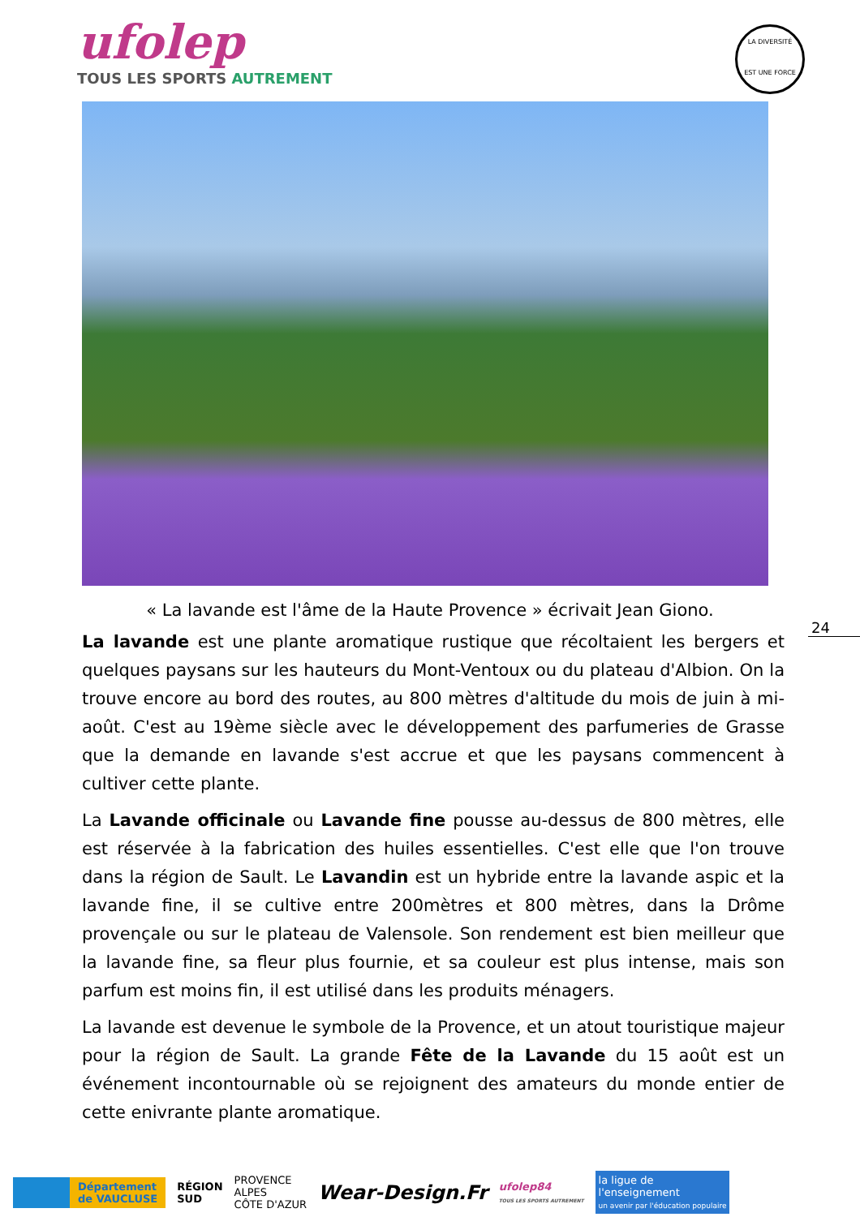ufolep
TOUS LES SPORTS AUTREMENT
LA DIVERSITÉ
EST UNE FORCE
« La lavande est l'âme de la Haute Provence » écrivait Jean Giono.
24
La lavande est une plante aromatique rustique que récoltaient les bergers et quelques paysans sur les hauteurs du Mont-Ventoux ou du plateau d'Albion. On la trouve encore au bord des routes, au 800 mètres d'altitude du mois de juin à mi-août. C'est au 19ème siècle avec le développement des parfumeries de Grasse que la demande en lavande s'est accrue et que les paysans commencent à cultiver cette plante.
La Lavande officinale ou Lavande fine pousse au-dessus de 800 mètres, elle est réservée à la fabrication des huiles essentielles. C'est elle que l'on trouve dans la région de Sault. Le Lavandin est un hybride entre la lavande aspic et la lavande fine, il se cultive entre 200mètres et 800 mètres, dans la Drôme provençale ou sur le plateau de Valensole. Son rendement est bien meilleur que la lavande fine, sa fleur plus fournie, et sa couleur est plus intense, mais son parfum est moins fin, il est utilisé dans les produits ménagers.
La lavande est devenue le symbole de la Provence, et un atout touristique majeur pour la région de Sault. La grande Fête de la Lavande du 15 août est un événement incontournable où se rejoignent des amateurs du monde entier de cette enivrante plante aromatique.
Département
de VAUCLUSE
RÉGION
SUD
PROVENCE
ALPES
CÔTE D'AZUR
Wear-Design.Fr
ufolep84
TOUS LES SPORTS AUTREMENT
la ligue de
l'enseignement
un avenir par l'éducation populaire